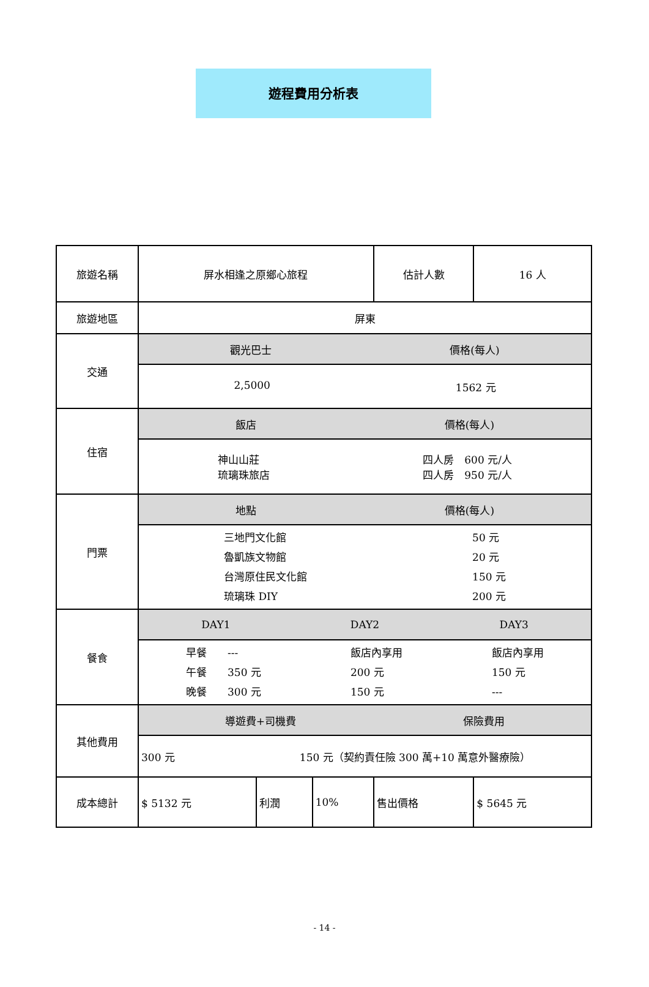遊程費用分析表
| 旅遊名稱 | 屏水相逢之原鄉心旅程 | | | 估計人數 | | 16 人 |
| 旅遊地區 | 屏東 | | | | | |
| 交通 | 觀光巴士 價格(每人) | | | | | |
| | 2,5000 1562 元 | | | | | |
| 住宿 | 飯店 價格(每人) | | | | | |
| | 神山山莊 琉璃珠旅店 四人房 600 元/人 四人房 950 元/人 | | | | | |
| 門票 | 地點 價格(每人) | | | | | |
| | 三地門文化館 魯凱族文物館 台灣原住民文化館 琉璃珠 DIY 50 元 20 元 150 元 200 元 | | | | | |
| 餐食 | DAY1 DAY2 DAY3 | | | | | |
| | 早餐 --- 午餐 350 元 晚餐 300 元 飯店內享用 200 元 150 元 飯店內享用 150 元 --- | | | | | |
| 其他費用 | 導遊費+司機費 保險費用 | | | | | |
| | 300 元 150 元（契約責任險 300 萬+10 萬意外醫療險） | | | | | |
| 成本總計 | $ 5132 元 | 利潤 | 10% | 售出價格 | $ 5645 元 | |
- 14 -